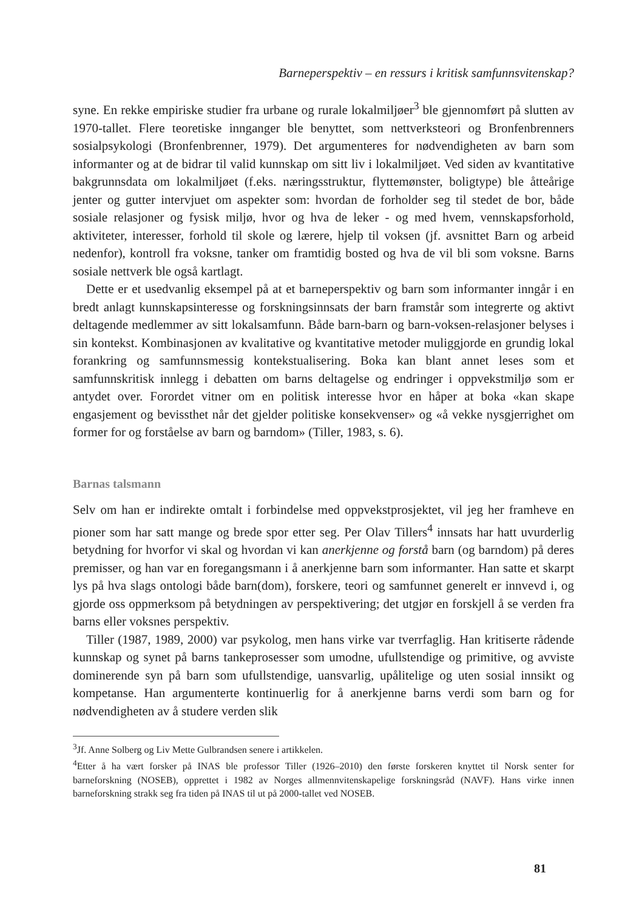Barneperspektiv – en ressurs i kritisk samfunnsvitenskap?
syne. En rekke empiriske studier fra urbane og rurale lokalmiljøer<sup>3</sup> ble gjennomført på slutten av 1970-tallet. Flere teoretiske innganger ble benyttet, som nettverksteori og Bronfenbrenners sosialpsykologi (Bronfenbrenner, 1979). Det argumenteres for nødvendigheten av barn som informanter og at de bidrar til valid kunnskap om sitt liv i lokalmiljøet. Ved siden av kvantitative bakgrunnsdata om lokalmiljøet (f.eks. næringsstruktur, flyttemønster, boligtype) ble åtteårige jenter og gutter intervjuet om aspekter som: hvordan de forholder seg til stedet de bor, både sosiale relasjoner og fysisk miljø, hvor og hva de leker - og med hvem, vennskapsforhold, aktiviteter, interesser, forhold til skole og lærere, hjelp til voksen (jf. avsnittet Barn og arbeid nedenfor), kontroll fra voksne, tanker om framtidig bosted og hva de vil bli som voksne. Barns sosiale nettverk ble også kartlagt.
Dette er et usedvanlig eksempel på at et barneperspektiv og barn som informanter inngår i en bredt anlagt kunnskapsinteresse og forskningsinnsats der barn framstår som integrerte og aktivt deltagende medlemmer av sitt lokalsamfunn. Både barn-barn og barn-voksen-relasjoner belyses i sin kontekst. Kombinasjonen av kvalitative og kvantitative metoder muliggjorde en grundig lokal forankring og samfunnsmessig kontekstualisering. Boka kan blant annet leses som et samfunnskritisk innlegg i debatten om barns deltagelse og endringer i oppvekstmiljø som er antydet over. Forordet vitner om en politisk interesse hvor en håper at boka «kan skape engasjement og bevissthet når det gjelder politiske konsekvenser» og «å vekke nysgjerrighet om former for og forståelse av barn og barndom» (Tiller, 1983, s. 6).
Barnas talsmann
Selv om han er indirekte omtalt i forbindelse med oppvekstprosjektet, vil jeg her framheve en pioner som har satt mange og brede spor etter seg. Per Olav Tillers<sup>4</sup> innsats har hatt uvurderlig betydning for hvorfor vi skal og hvordan vi kan anerkjenne og forstå barn (og barndom) på deres premisser, og han var en foregangsmann i å anerkjenne barn som informanter. Han satte et skarpt lys på hva slags ontologi både barn(dom), forskere, teori og samfunnet generelt er innvevd i, og gjorde oss oppmerksom på betydningen av perspektivering; det utgjør en forskjell å se verden fra barns eller voksnes perspektiv.
Tiller (1987, 1989, 2000) var psykolog, men hans virke var tverrfaglig. Han kritiserte rådende kunnskap og synet på barns tankeprosesser som umodne, ufullstendige og primitive, og avviste dominerende syn på barn som ufullstendige, uansvarlig, upålitelige og uten sosial innsikt og kompetanse. Han argumenterte kontinuerlig for å anerkjenne barns verdi som barn og for nødvendigheten av å studere verden slik
<sup>3</sup> Jf. Anne Solberg og Liv Mette Gulbrandsen senere i artikkelen.
<sup>4</sup> Etter å ha vært forsker på INAS ble professor Tiller (1926–2010) den første forskeren knyttet til Norsk senter for barneforskning (NOSEB), opprettet i 1982 av Norges allmennvitenskapelige forskningsråd (NAVF). Hans virke innen barneforskning strakk seg fra tiden på INAS til ut på 2000-tallet ved NOSEB.
81